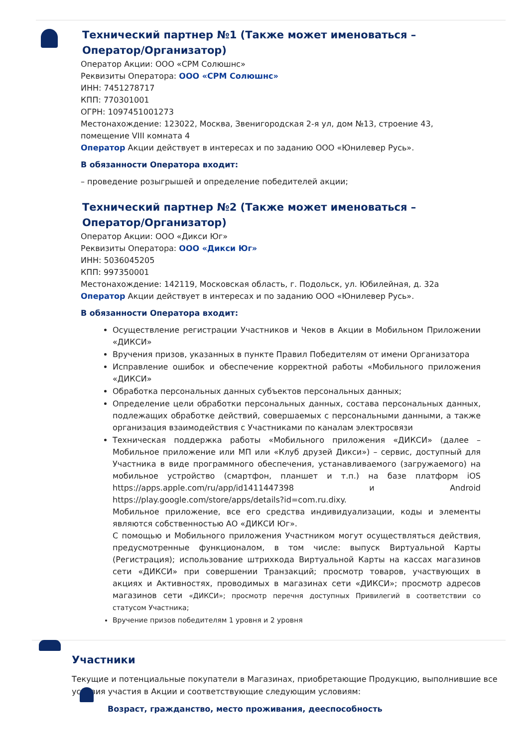Технический партнер №1 (Также может именоваться – Оператор/Организатор)
Оператор Акции: ООО «СРМ Солюшнс»
Реквизиты Оператора: ООО «СРМ Солюшнс»
ИНН: 7451278717
КПП: 770301001
ОГРН: 1097451001273
Местонахождение: 123022, Москва, Звенигородская 2-я ул, дом №13, строение 43, помещение VIII комната 4
Оператор Акции действует в интересах и по заданию ООО «Юнилевер Русь».
В обязанности Оператора входит:
– проведение розыгрышей и определение победителей акции;
Технический партнер №2 (Также может именоваться – Оператор/Организатор)
Оператор Акции: ООО «Дикси Юг»
Реквизиты Оператора: ООО «Дикси Юг»
ИНН: 5036045205
КПП: 997350001
Местонахождение: 142119, Московская область, г. Подольск, ул. Юбилейная, д. 32а
Оператор Акции действует в интересах и по заданию ООО «Юнилевер Русь».
В обязанности Оператора входит:
Осуществление регистрации Участников и Чеков в Акции в Мобильном Приложении «ДИКСИ»
Вручения призов, указанных в пункте Правил Победителям от имени Организатора
Исправление ошибок и обеспечение корректной работы «Мобильного приложения «ДИКСИ»
Обработка персональных данных субъектов персональных данных;
Определение цели обработки персональных данных, состава персональных данных, подлежащих обработке действий, совершаемых с персональными данными, а также организация взаимодействия с Участниками по каналам электросвязи
Техническая поддержка работы «Мобильного приложения «ДИКСИ» (далее – Мобильное приложение или МП или «Клуб друзей Дикси») – сервис, доступный для Участника в виде программного обеспечения, устанавливаемого (загружаемого) на мобильное устройство (смартфон, планшет и т.п.) на базе платформ iOS https://apps.apple.com/ru/app/id1411447398 и Android https://play.google.com/store/apps/details?id=com.ru.dixy.
Мобильное приложение, все его средства индивидуализации, коды и элементы являются собственностью АО «ДИКСИ Юг».
С помощью и Мобильного приложения Участником могут осуществляться действия, предусмотренные функционалом, в том числе: выпуск Виртуальной Карты (Регистрация); использование штрихкода Виртуальной Карты на кассах магазинов сети «ДИКСИ» при совершении Транзакций; просмотр товаров, участвующих в акциях и Активностях, проводимых в магазинах сети «ДИКСИ»; просмотр адресов магазинов сети «ДИКСИ»; просмотр перечня доступных Привилегий в соответствии со статусом Участника;
Вручение призов победителям 1 уровня и 2 уровня
Участники
Текущие и потенциальные покупатели в Магазинах, приобретающие Продукцию, выполнившие все условия участия в Акции и соответствующие следующим условиям:
Возраст, гражданство, место проживания, дееспособность